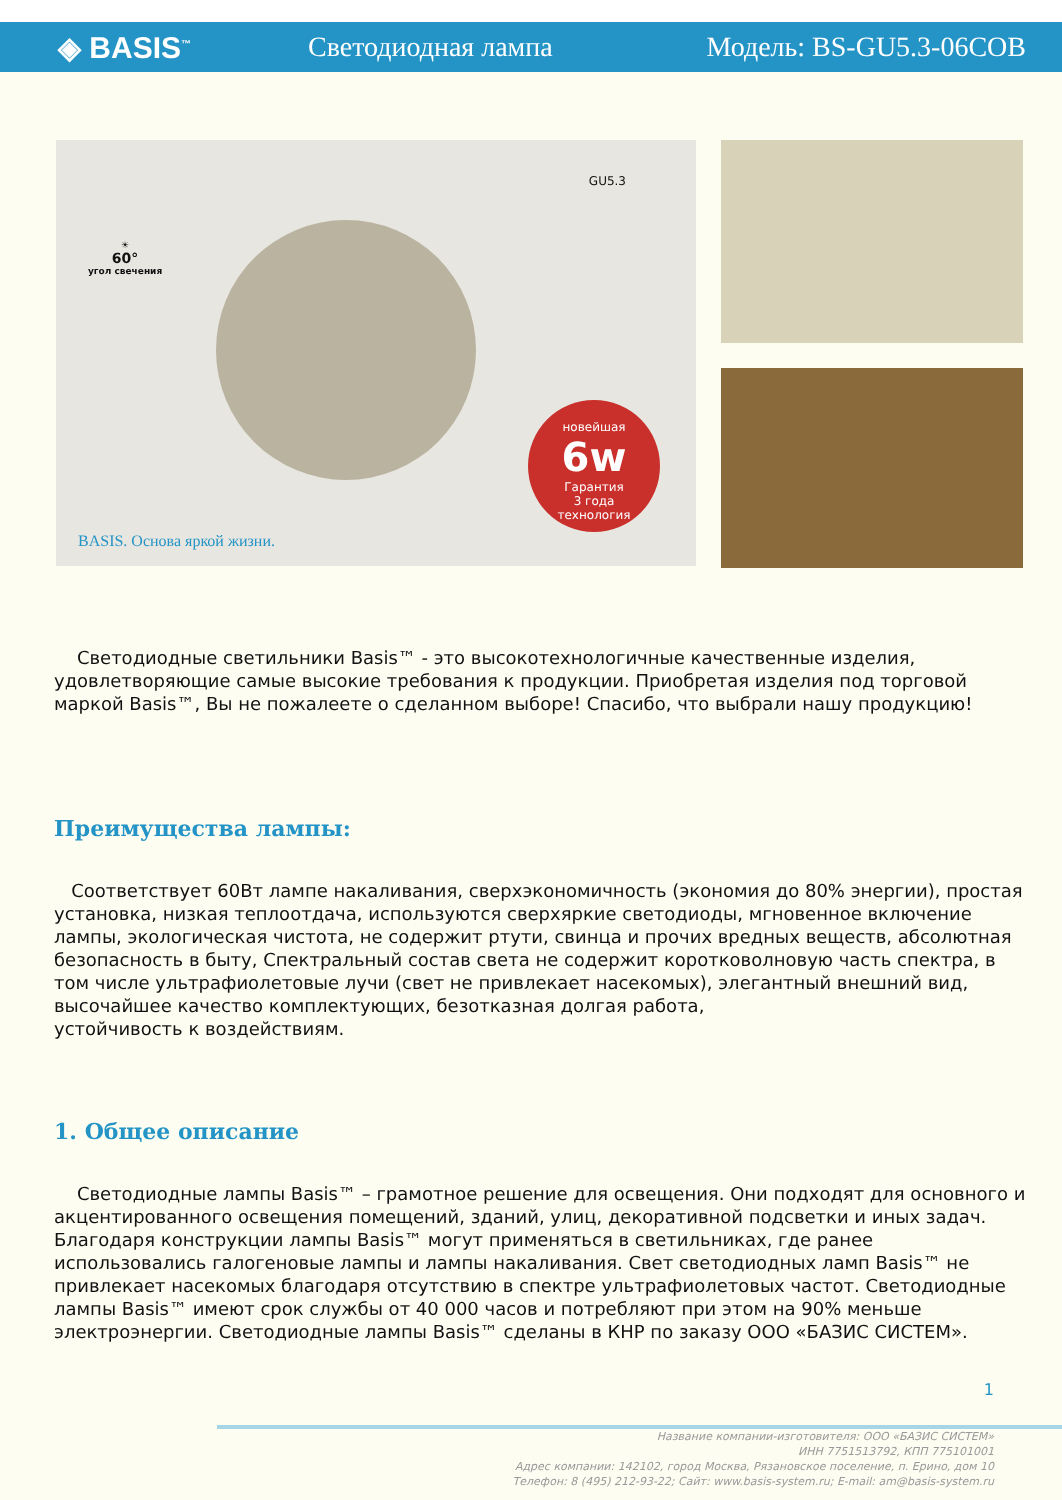◈ BASIS<sup>™</sup>
Светодиодная лампа Модель: BS-GU5.3-06COB
☀
60°
угол свечения
GU5.3
новейшая
6w
Гарантия
3 года
технология
BASIS. Основа яркой жизни.
Светодиодные светильники Basis™ - это высокотехнологичные качественные изделия, удовлетворяющие самые высокие требования к продукции. Приобретая изделия под торговой маркой Basis™, Вы не пожалеете о сделанном выборе! Спасибо, что выбрали нашу продукцию!
Преимущества лампы:
Соответствует 60Вт лампе накаливания, сверхэкономичность (экономия до 80% энергии), простая установка, низкая теплоотдача, используются сверхяркие светодиоды, мгновенное включение лампы, экологическая чистота, не содержит ртути, свинца и прочих вредных веществ, абсолютная безопасность в быту, Спектральный состав света не содержит коротковолновую часть спектра, в том числе ультрафиолетовые лучи (свет не привлекает насекомых), элегантный внешний вид, высочайшее качество комплектующих, безотказная долгая работа,
устойчивость к воздействиям.
1. Общее описание
Светодиодные лампы Basis™ – грамотное решение для освещения. Они подходят для основного и акцентированного освещения помещений, зданий, улиц, декоративной подсветки и иных задач. Благодаря конструкции лампы Basis™ могут применяться в светильниках, где ранее использовались галогеновые лампы и лампы накаливания. Свет светодиодных ламп Basis™ не привлекает насекомых благодаря отсутствию в спектре ультрафиолетовых частот. Светодиодные лампы Basis™ имеют срок службы от 40 000 часов и потребляют при этом на 90% меньше электроэнергии. Светодиодные лампы Basis™ сделаны в КНР по заказу ООО «БАЗИС СИСТЕМ».
1
Название компании-изготовителя: ООО «БАЗИС СИСТЕМ»
ИНН 7751513792, КПП 775101001
Адрес компании: 142102, город Москва, Рязановское поселение, п. Ерино, дом 10
Телефон: 8 (495) 212-93-22; Сайт: www.basis-system.ru; E-mail: am@basis-system.ru